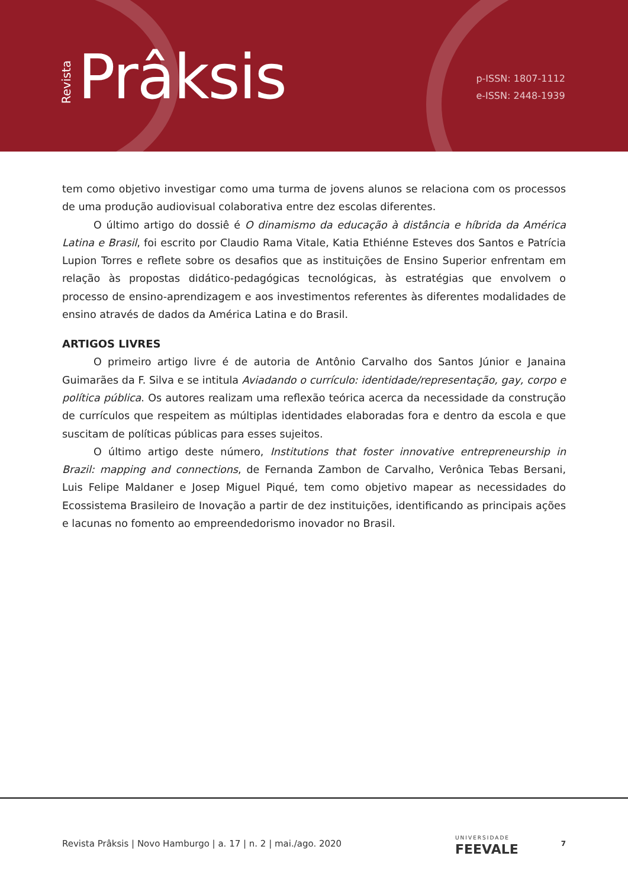Revista Prâksis
p-ISSN: 1807-1112
e-ISSN: 2448-1939
tem como objetivo investigar como uma turma de jovens alunos se relaciona com os processos de uma produção audiovisual colaborativa entre dez escolas diferentes.
O último artigo do dossiê é O dinamismo da educação à distância e híbrida da América Latina e Brasil, foi escrito por Claudio Rama Vitale, Katia Ethiénne Esteves dos Santos e Patrícia Lupion Torres e reflete sobre os desafios que as instituições de Ensino Superior enfrentam em relação às propostas didático-pedagógicas tecnológicas, às estratégias que envolvem o processo de ensino-aprendizagem e aos investimentos referentes às diferentes modalidades de ensino através de dados da América Latina e do Brasil.
ARTIGOS LIVRES
O primeiro artigo livre é de autoria de Antônio Carvalho dos Santos Júnior e Janaina Guimarães da F. Silva e se intitula Aviadando o currículo: identidade/representação, gay, corpo e política pública. Os autores realizam uma reflexão teórica acerca da necessidade da construção de currículos que respeitem as múltiplas identidades elaboradas fora e dentro da escola e que suscitam de políticas públicas para esses sujeitos.
O último artigo deste número, Institutions that foster innovative entrepreneurship in Brazil: mapping and connections, de Fernanda Zambon de Carvalho, Verônica Tebas Bersani, Luis Felipe Maldaner e Josep Miguel Piqué, tem como objetivo mapear as necessidades do Ecossistema Brasileiro de Inovação a partir de dez instituições, identificando as principais ações e lacunas no fomento ao empreendedorismo inovador no Brasil.
Revista Prâksis | Novo Hamburgo | a. 17 | n. 2 | mai./ago. 2020 UNIVERSIDADE
FEEVALE 7